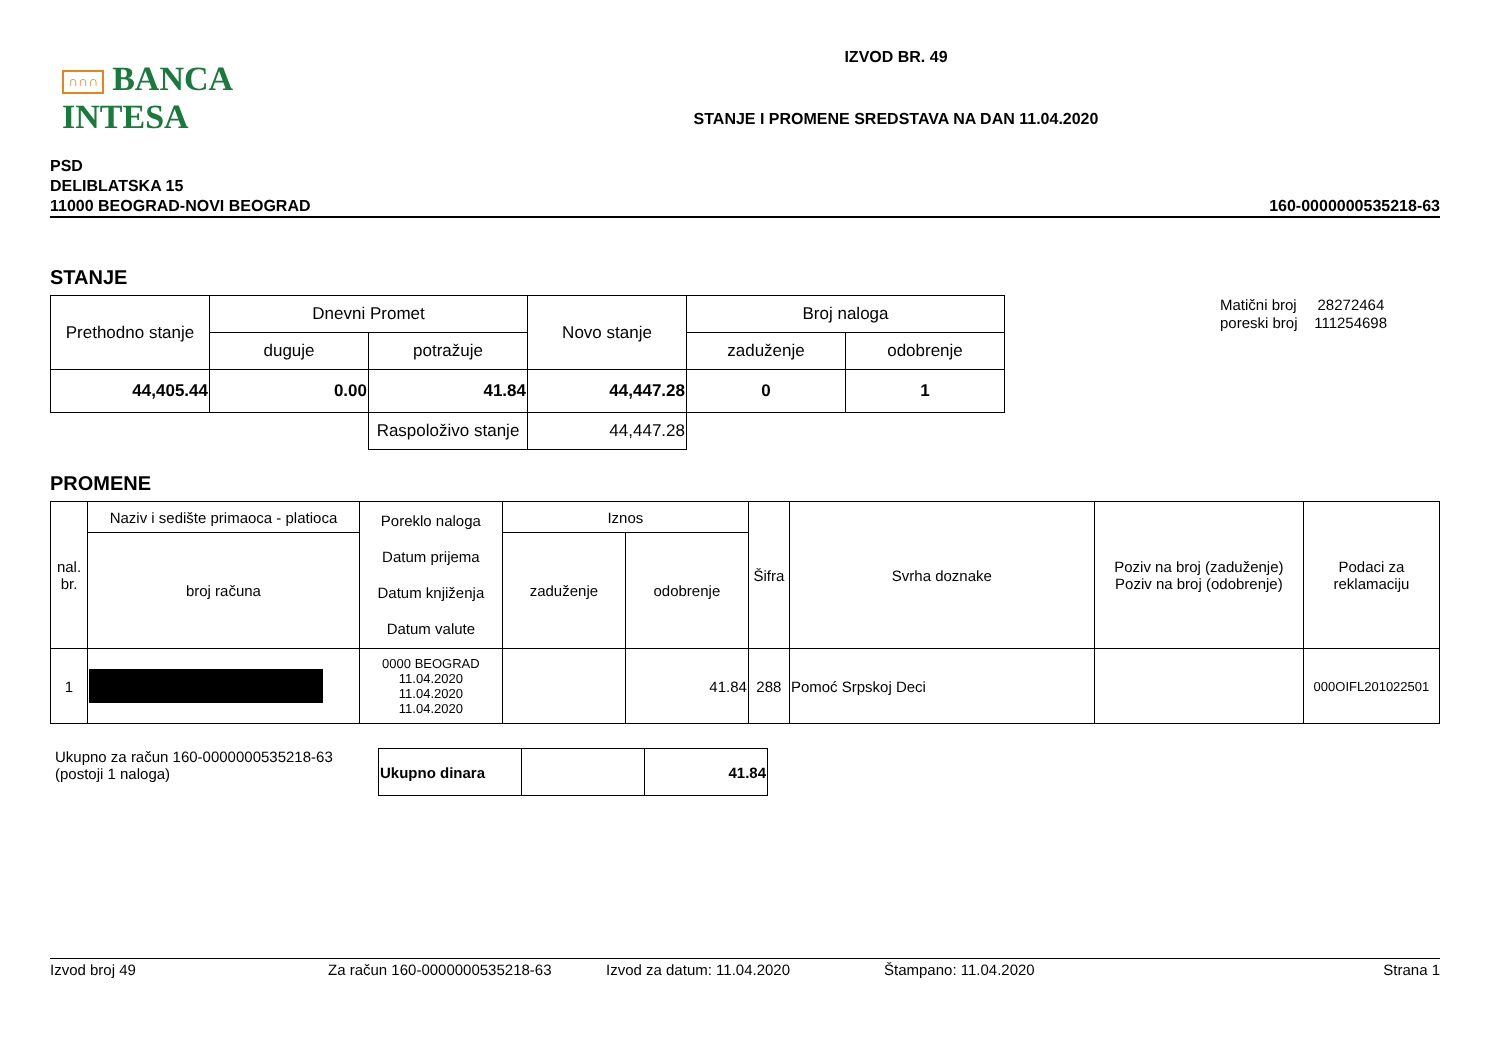∩∩∩ BANCA INTESA
IZVOD BR. 49
STANJE I PROMENE SREDSTAVA NA DAN 11.04.2020
PSD
DELIBLATSKA 15
11000 BEOGRAD-NOVI BEOGRAD
160-0000000535218-63
STANJE
| Prethodno stanje | Dnevni Promet | | Novo stanje | Broj naloga | |
| --- | --- | --- | --- | --- | --- |
| | duguje | potražuje | | zaduženje | odobrenje |
| 44,405.44 | 0.00 | 41.84 | 44,447.28 | 0 | 1 |
| | | Raspoloživo stanje | 44,447.28 | | |
Matični broj 28272464
poreski broj 111254698
PROMENE
| nal. br. | Naziv i sedište primaoca - platioca | Poreklo naloga Datum prijema Datum knjiženja Datum valute | Iznos | | Šifra | Svrha doznake | Poziv na broj (zaduženje) Poziv na broj (odobrenje) | Podaci za reklamaciju |
| --- | --- | --- | --- | --- | --- | --- | --- | --- |
| | broj računa | | zaduženje | odobrenje | | | | |
| 1 | | 0000 BEOGRAD 11.04.2020 11.04.2020 11.04.2020 | | 41.84 | 288 | Pomoć Srpskoj Deci | | 000OIFL201022501 |
Ukupno za račun 160-0000000535218-63
(postoji 1 naloga)
| Ukupno dinara | | 41.84 |
Izvod broj 49 Za račun 160-0000000535218-63 Izvod za datum: 11.04.2020 Štampano: 11.04.2020 Strana 1